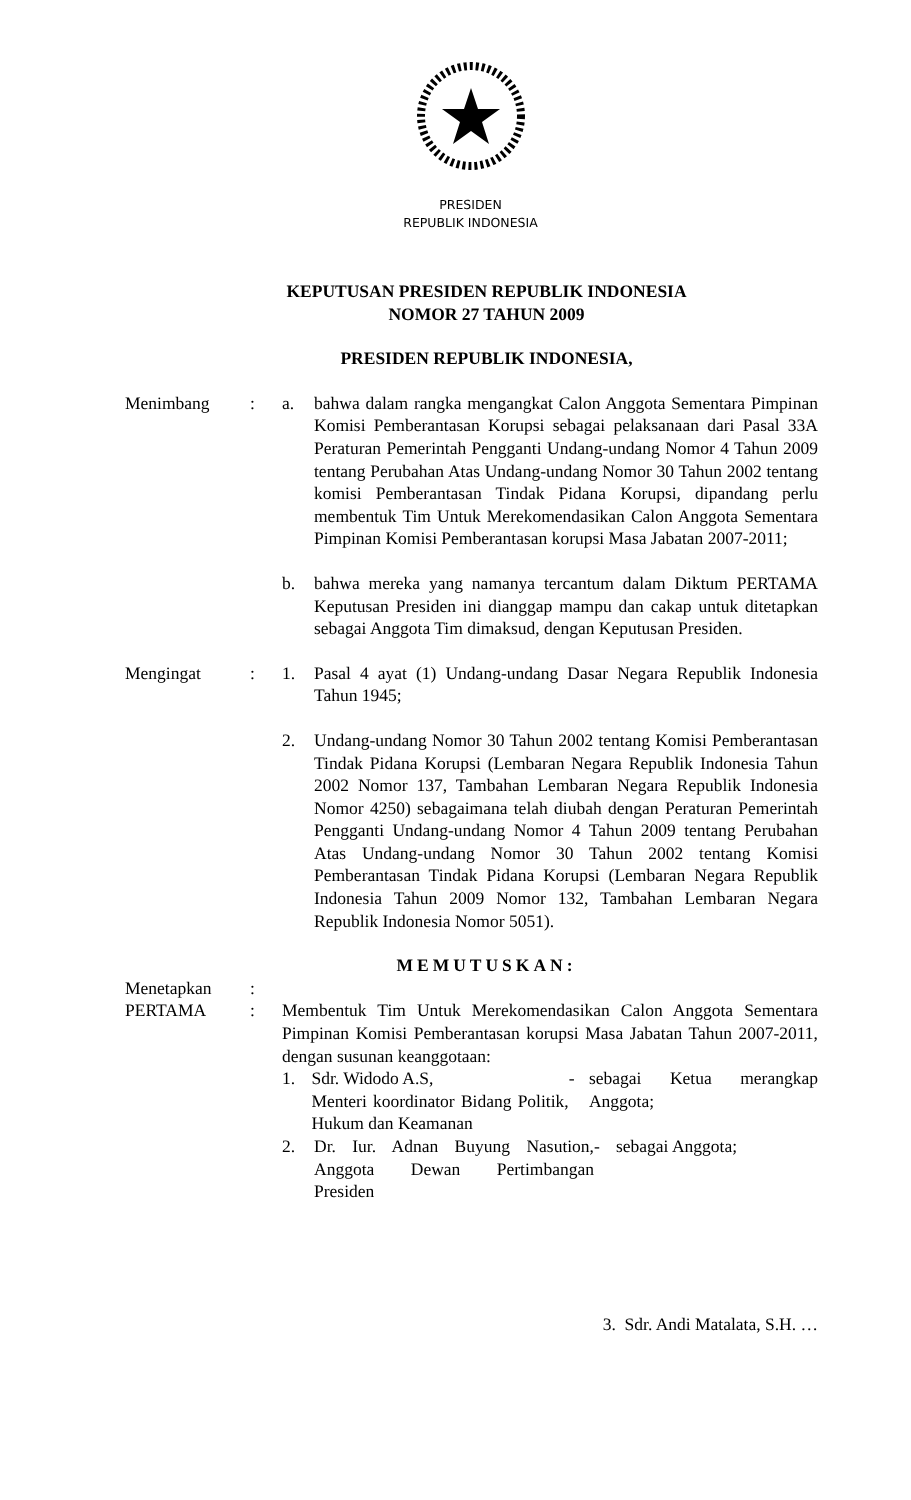PRESIDEN
REPUBLIK INDONESIA
KEPUTUSAN PRESIDEN REPUBLIK INDONESIA
NOMOR 27 TAHUN 2009
PRESIDEN REPUBLIK INDONESIA,
Menimbang : a. bahwa dalam rangka mengangkat Calon Anggota Sementara Pimpinan Komisi Pemberantasan Korupsi sebagai pelaksanaan dari Pasal 33A Peraturan Pemerintah Pengganti Undang-undang Nomor 4 Tahun 2009 tentang Perubahan Atas Undang-undang Nomor 30 Tahun 2002 tentang komisi Pemberantasan Tindak Pidana Korupsi, dipandang perlu membentuk Tim Untuk Merekomendasikan Calon Anggota Sementara Pimpinan Komisi Pemberantasan korupsi Masa Jabatan 2007-2011;
b. bahwa mereka yang namanya tercantum dalam Diktum PERTAMA Keputusan Presiden ini dianggap mampu dan cakap untuk ditetapkan sebagai Anggota Tim dimaksud, dengan Keputusan Presiden.
Mengingat : 1. Pasal 4 ayat (1) Undang-undang Dasar Negara Republik Indonesia Tahun 1945;
2. Undang-undang Nomor 30 Tahun 2002 tentang Komisi Pemberantasan Tindak Pidana Korupsi (Lembaran Negara Republik Indonesia Tahun 2002 Nomor 137, Tambahan Lembaran Negara Republik Indonesia Nomor 4250) sebagaimana telah diubah dengan Peraturan Pemerintah Pengganti Undang-undang Nomor 4 Tahun 2009 tentang Perubahan Atas Undang-undang Nomor 30 Tahun 2002 tentang Komisi Pemberantasan Tindak Pidana Korupsi (Lembaran Negara Republik Indonesia Tahun 2009 Nomor 132, Tambahan Lembaran Negara Republik Indonesia Nomor 5051).
MEMUTUSKAN:
Menetapkan :
PERTAMA : Membentuk Tim Untuk Merekomendasikan Calon Anggota Sementara Pimpinan Komisi Pemberantasan korupsi Masa Jabatan Tahun 2007-2011, dengan susunan keanggotaan:
1. Sdr. Widodo A.S,
Menteri koordinator Bidang Politik, Hukum dan Keamanan
- sebagai Ketua merangkap Anggota;
2. Dr. Iur. Adnan Buyung Nasution, Anggota Dewan Pertimbangan Presiden
- sebagai Anggota;
3. Sdr. Andi Matalata, S.H. …